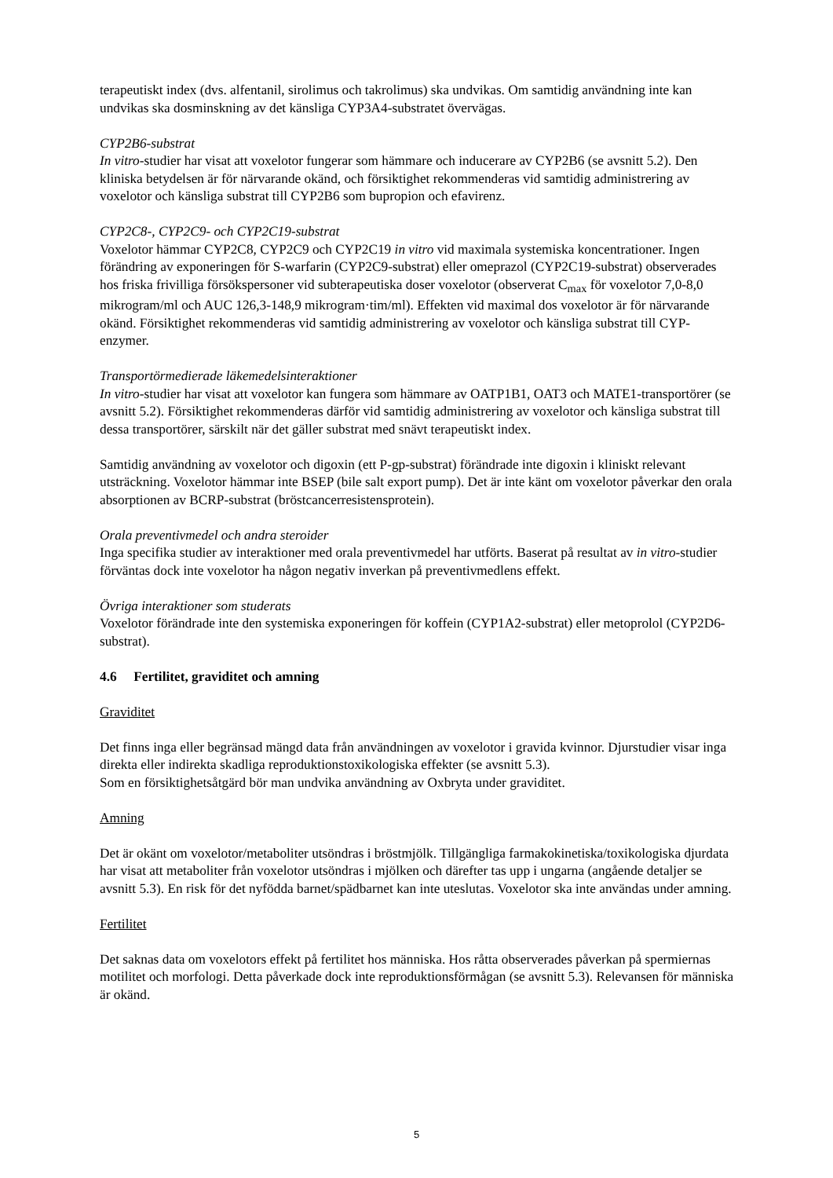terapeutiskt index (dvs. alfentanil, sirolimus och takrolimus) ska undvikas. Om samtidig användning inte kan undvikas ska dosminskning av det känsliga CYP3A4-substratet övervägas.
CYP2B6-substrat
In vitro-studier har visat att voxelotor fungerar som hämmare och inducerare av CYP2B6 (se avsnitt 5.2). Den kliniska betydelsen är för närvarande okänd, och försiktighet rekommenderas vid samtidig administrering av voxelotor och känsliga substrat till CYP2B6 som bupropion och efavirenz.
CYP2C8-, CYP2C9- och CYP2C19-substrat
Voxelotor hämmar CYP2C8, CYP2C9 och CYP2C19 in vitro vid maximala systemiska koncentrationer. Ingen förändring av exponeringen för S-warfarin (CYP2C9-substrat) eller omeprazol (CYP2C19-substrat) observerades hos friska frivilliga försökspersoner vid subterapeutiska doser voxelotor (observerat C<sub>max</sub> för voxelotor 7,0-8,0 mikrogram/ml och AUC 126,3-148,9 mikrogram·tim/ml). Effekten vid maximal dos voxelotor är för närvarande okänd. Försiktighet rekommenderas vid samtidig administrering av voxelotor och känsliga substrat till CYP-enzymer.
Transportörmedierade läkemedelsinteraktioner
In vitro-studier har visat att voxelotor kan fungera som hämmare av OATP1B1, OAT3 och MATE1-transportörer (se avsnitt 5.2). Försiktighet rekommenderas därför vid samtidig administrering av voxelotor och känsliga substrat till dessa transportörer, särskilt när det gäller substrat med snävt terapeutiskt index.
Samtidig användning av voxelotor och digoxin (ett P-gp-substrat) förändrade inte digoxin i kliniskt relevant utsträckning. Voxelotor hämmar inte BSEP (bile salt export pump). Det är inte känt om voxelotor påverkar den orala absorptionen av BCRP-substrat (bröstcancerresistensprotein).
Orala preventivmedel och andra steroider
Inga specifika studier av interaktioner med orala preventivmedel har utförts. Baserat på resultat av in vitro-studier förväntas dock inte voxelotor ha någon negativ inverkan på preventivmedlens effekt.
Övriga interaktioner som studerats
Voxelotor förändrade inte den systemiska exponeringen för koffein (CYP1A2-substrat) eller metoprolol (CYP2D6-substrat).
4.6 Fertilitet, graviditet och amning
Graviditet
Det finns inga eller begränsad mängd data från användningen av voxelotor i gravida kvinnor. Djurstudier visar inga direkta eller indirekta skadliga reproduktionstoxikologiska effekter (se avsnitt 5.3).
Som en försiktighetsåtgärd bör man undvika användning av Oxbryta under graviditet.
Amning
Det är okänt om voxelotor/metaboliter utsöndras i bröstmjölk. Tillgängliga farmakokinetiska/toxikologiska djurdata har visat att metaboliter från voxelotor utsöndras i mjölken och därefter tas upp i ungarna (angående detaljer se avsnitt 5.3). En risk för det nyfödda barnet/spädbarnet kan inte uteslutas. Voxelotor ska inte användas under amning.
Fertilitet
Det saknas data om voxelotors effekt på fertilitet hos människa. Hos råtta observerades påverkan på spermiernas motilitet och morfologi. Detta påverkade dock inte reproduktionsförmågan (se avsnitt 5.3). Relevansen för människa är okänd.
5